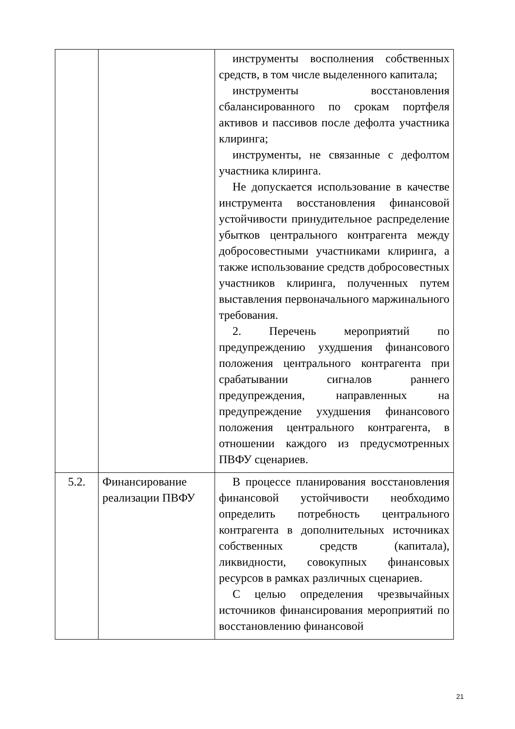| | | инструменты восполнения собственных средств, в том числе выделенного капитала; инструменты восстановления сбалансированного по срокам портфеля активов и пассивов после дефолта участника клиринга; инструменты, не связанные с дефолтом участника клиринга. Не допускается использование в качестве инструмента восстановления финансовой устойчивости принудительное распределение убытков центрального контрагента между добросовестными участниками клиринга, а также использование средств добросовестных участников клиринга, полученных путем выставления первоначального маржинального требования. 2. Перечень мероприятий по предупреждению ухудшения финансового положения центрального контрагента при срабатывании сигналов раннего предупреждения, направленных на предупреждение ухудшения финансового положения центрального контрагента, в отношении каждого из предусмотренных ПВФУ сценариев. |
| 5.2. | Финансирование реализации ПВФУ | В процессе планирования восстановления финансовой устойчивости необходимо определить потребность центрального контрагента в дополнительных источниках собственных средств (капитала), ликвидности, совокупных финансовых ресурсов в рамках различных сценариев. С целью определения чрезвычайных источников финансирования мероприятий по восстановлению финансовой |
21